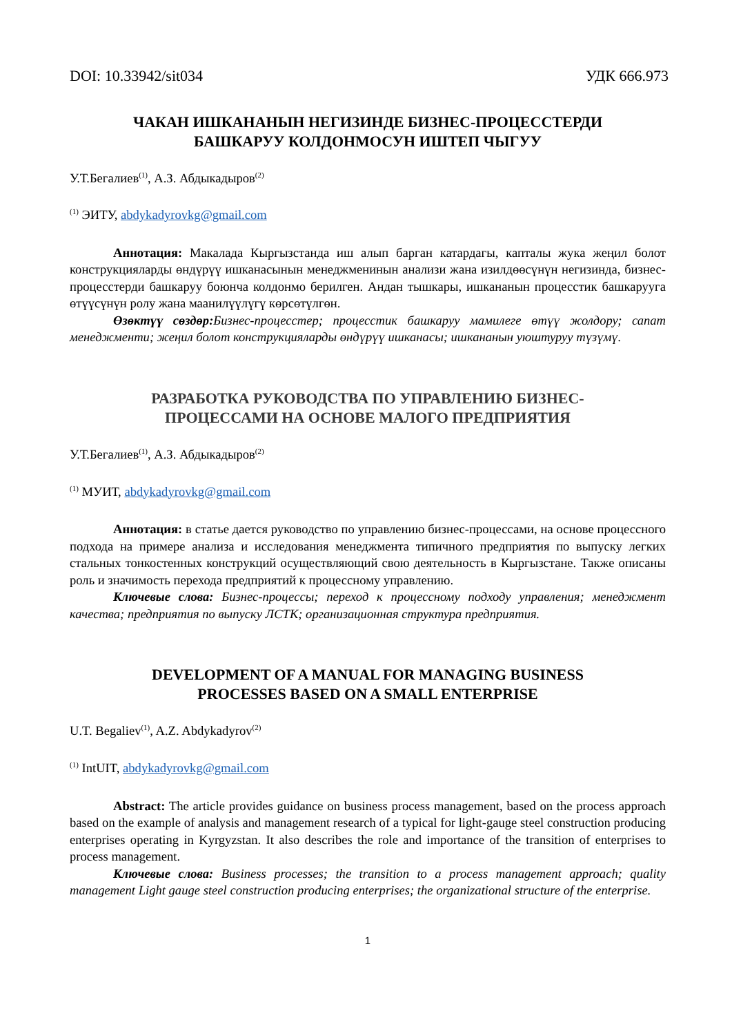DOI: 10.33942/sit034 УДК 666.973
ЧАКАН ИШКАНАНЫН НЕГИЗИНДЕ БИЗНЕС-ПРОЦЕССТЕРДИ
БАШКАРУУ КОЛДОНМОСУН ИШТЕП ЧЫГУУ
У.Т.Бегалиев<sup>(1)</sup>, А.З. Абдыкадыров<sup>(2)</sup>
<sup>(1)</sup> ЭИТУ, abdykadyrovkg@gmail.com
Аннотация: Макалада Кыргызстанда иш алып барган катардагы, капталы жука жеңил болот конструкцияларды өндүрүү ишканасынын менеджменинын анализи жана изилдөөсүнүн негизинда, бизнес-процесстерди башкаруу боюнча колдонмо берилген. Андан тышкары, ишкананын процесстик башкарууга өтүүсүнүн ролу жана маанилүүлүгү көрсөтүлгөн.
Өзөктүү сөздөр: Бизнес-процесстер; процесстик башкаруу мамилеге өтүү жолдору; сапат менеджменти; жеңил болот конструкцияларды өндүрүү ишканасы; ишкананын уюштуруу түзүмү.
РАЗРАБОТКА РУКОВОДСТВА ПО УПРАВЛЕНИЮ БИЗНЕС-
ПРОЦЕССАМИ НА ОСНОВЕ МАЛОГО ПРЕДПРИЯТИЯ
У.Т.Бегалиев<sup>(1)</sup>, А.З. Абдыкадыров<sup>(2)</sup>
<sup>(1)</sup> МУИТ, abdykadyrovkg@gmail.com
Аннотация: в статье дается руководство по управлению бизнес-процессами, на основе процессного подхода на примере анализа и исследования менеджмента типичного предприятия по выпуску легких стальных тонкостенных конструкций осуществляющий свою деятельность в Кыргызстане. Также описаны роль и значимость перехода предприятий к процессному управлению.
Ключевые слова: Бизнес-процессы; переход к процессному подходу управления; менеджмент качества; предприятия по выпуску ЛСТК; организационная структура предприятия.
DEVELOPMENT OF A MANUAL FOR MANAGING BUSINESS
PROCESSES BASED ON A SMALL ENTERPRISE
U.T. Begaliev<sup>(1)</sup>, A.Z. Abdykadyrov<sup>(2)</sup>
<sup>(1)</sup> IntUIT, abdykadyrovkg@gmail.com
Abstract: The article provides guidance on business process management, based on the process approach based on the example of analysis and management research of a typical for light-gauge steel construction producing enterprises operating in Kyrgyzstan. It also describes the role and importance of the transition of enterprises to process management.
Ключевые слова: Business processes; the transition to a process management approach; quality management Light gauge steel construction producing enterprises; the organizational structure of the enterprise.
1